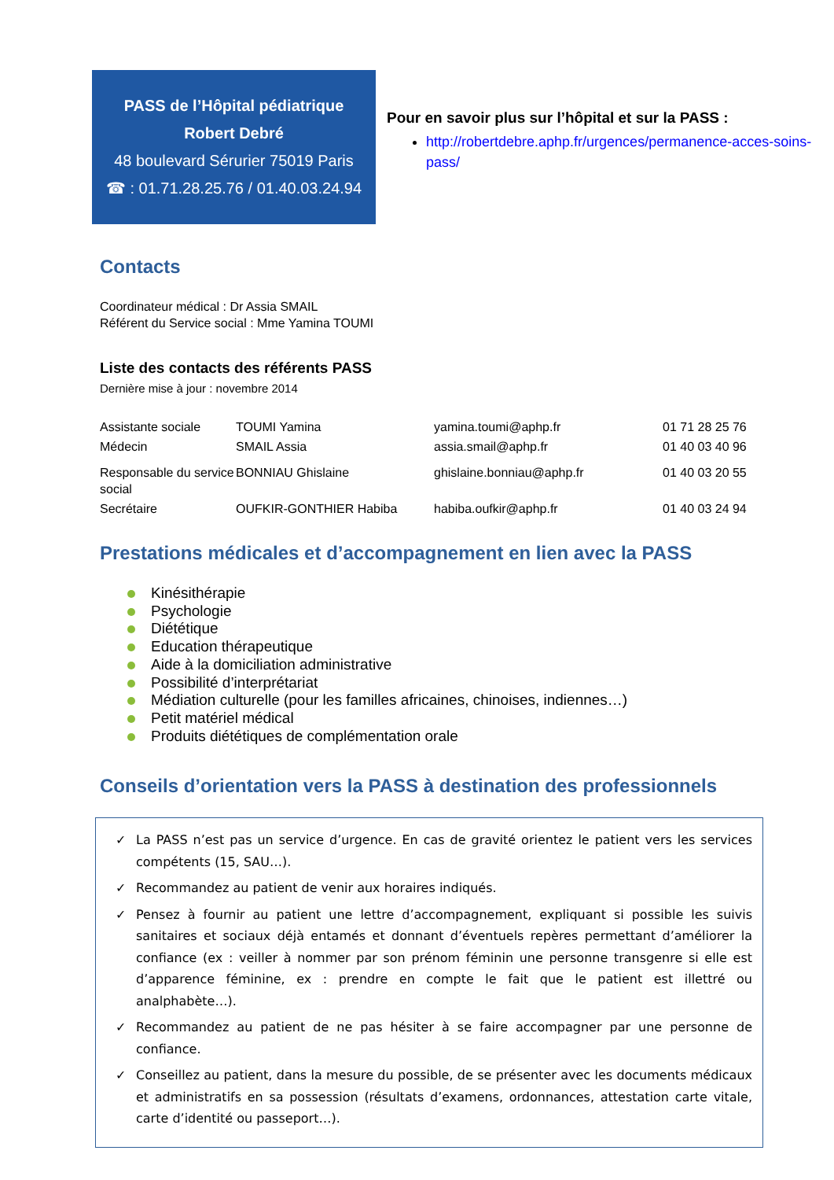PASS de l’Hôpital pédiatrique
Robert Debré
48 boulevard Sérurier 75019 Paris
☎ : 01.71.28.25.76 / 01.40.03.24.94
Pour en savoir plus sur l’hôpital et sur la PASS :
http://robertdebre.aphp.fr/urgences/permanence-acces-soins-pass/
Contacts
Coordinateur médical : Dr Assia SMAIL
Référent du Service social : Mme Yamina TOUMI
Liste des contacts des référents PASS
Dernière mise à jour : novembre 2014
| Assistante sociale | TOUMI Yamina | yamina.toumi@aphp.fr | 01 71 28 25 76 |
| Médecin | SMAIL Assia | assia.smail@aphp.fr | 01 40 03 40 96 |
| Responsable du service social | BONNIAU Ghislaine | ghislaine.bonniau@aphp.fr | 01 40 03 20 55 |
| Secrétaire | OUFKIR-GONTHIER Habiba | habiba.oufkir@aphp.fr | 01 40 03 24 94 |
Prestations médicales et d’accompagnement en lien avec la PASS
Kinésithérapie
Psychologie
Diététique
Education thérapeutique
Aide à la domiciliation administrative
Possibilité d’interprétariat
Médiation culturelle (pour les familles africaines, chinoises, indiennes…)
Petit matériel médical
Produits diététiques de complémentation orale
Conseils d’orientation vers la PASS à destination des professionnels
✓ La PASS n’est pas un service d’urgence. En cas de gravité orientez le patient vers les services compétents (15, SAU…).
✓ Recommandez au patient de venir aux horaires indiqués.
✓ Pensez à fournir au patient une lettre d’accompagnement, expliquant si possible les suivis sanitaires et sociaux déjà entamés et donnant d’éventuels repères permettant d’améliorer la confiance (ex : veiller à nommer par son prénom féminin une personne transgenre si elle est d’apparence féminine, ex : prendre en compte le fait que le patient est illettré ou analphabète…).
✓ Recommandez au patient de ne pas hésiter à se faire accompagner par une personne de confiance.
✓ Conseillez au patient, dans la mesure du possible, de se présenter avec les documents médicaux et administratifs en sa possession (résultats d’examens, ordonnances, attestation carte vitale, carte d’identité ou passeport…).